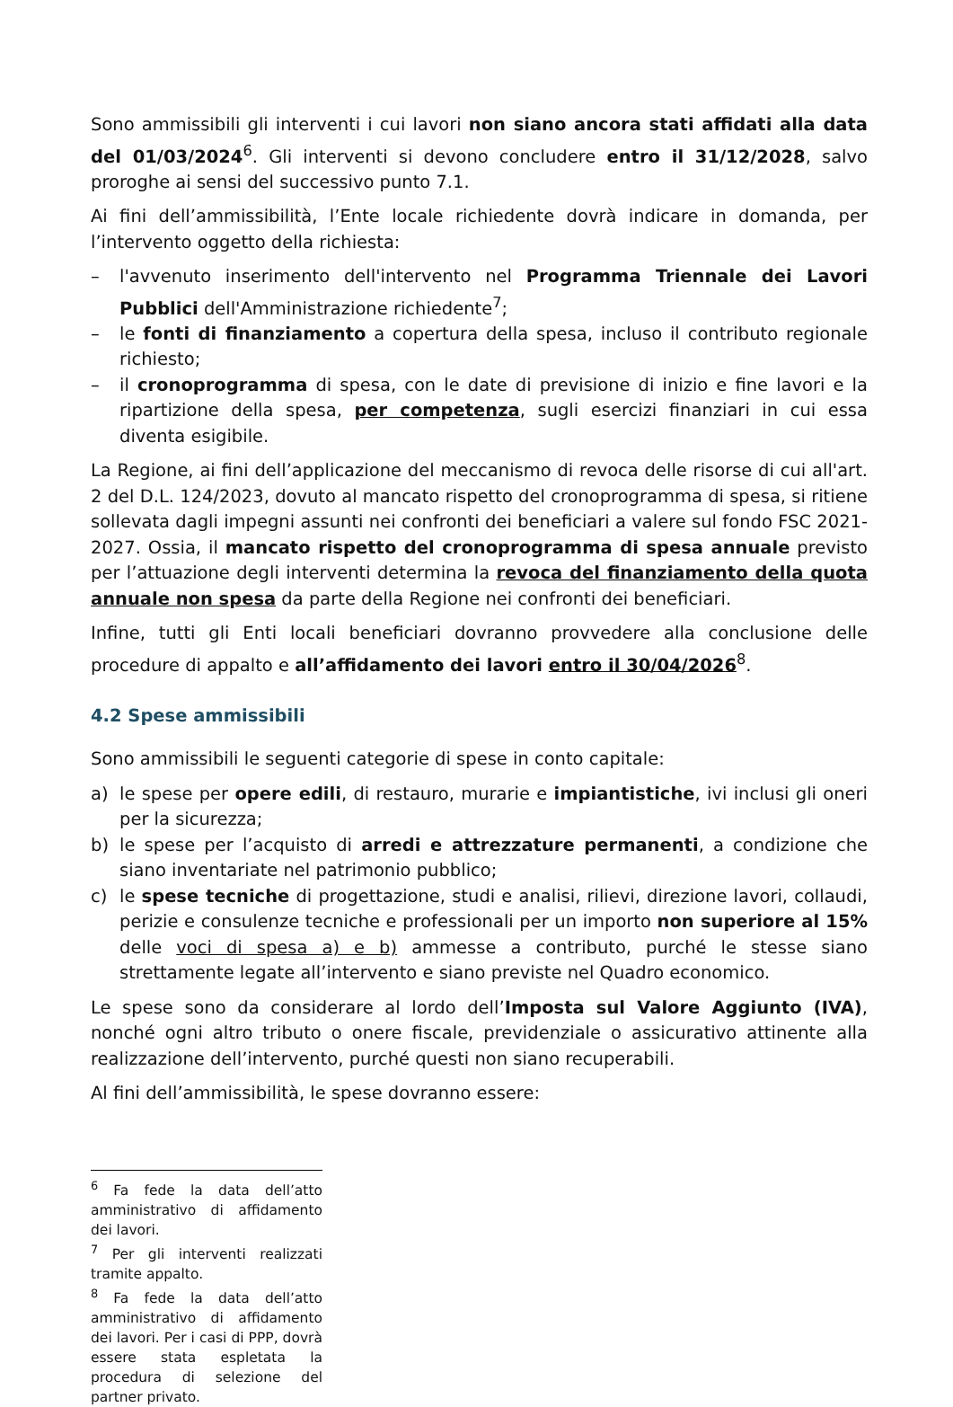Sono ammissibili gli interventi i cui lavori non siano ancora stati affidati alla data del 01/03/2024<sup>6</sup>. Gli interventi si devono concludere entro il 31/12/2028, salvo proroghe ai sensi del successivo punto 7.1.
Ai fini dell’ammissibilità, l’Ente locale richiedente dovrà indicare in domanda, per l’intervento oggetto della richiesta:
– l'avvenuto inserimento dell'intervento nel Programma Triennale dei Lavori Pubblici dell'Amministrazione richiedente<sup>7</sup>;
– le fonti di finanziamento a copertura della spesa, incluso il contributo regionale richiesto;
– il cronoprogramma di spesa, con le date di previsione di inizio e fine lavori e la ripartizione della spesa, per competenza, sugli esercizi finanziari in cui essa diventa esigibile.
La Regione, ai fini dell’applicazione del meccanismo di revoca delle risorse di cui all'art. 2 del D.L. 124/2023, dovuto al mancato rispetto del cronoprogramma di spesa, si ritiene sollevata dagli impegni assunti nei confronti dei beneficiari a valere sul fondo FSC 2021-2027. Ossia, il mancato rispetto del cronoprogramma di spesa annuale previsto per l’attuazione degli interventi determina la revoca del finanziamento della quota annuale non spesa da parte della Regione nei confronti dei beneficiari.
Infine, tutti gli Enti locali beneficiari dovranno provvedere alla conclusione delle procedure di appalto e all’affidamento dei lavori entro il 30/04/2026<sup>8</sup>.
4.2 Spese ammissibili
Sono ammissibili le seguenti categorie di spese in conto capitale:
a) le spese per opere edili, di restauro, murarie e impiantistiche, ivi inclusi gli oneri per la sicurezza;
b) le spese per l’acquisto di arredi e attrezzature permanenti, a condizione che siano inventariate nel patrimonio pubblico;
c) le spese tecniche di progettazione, studi e analisi, rilievi, direzione lavori, collaudi, perizie e consulenze tecniche e professionali per un importo non superiore al 15% delle voci di spesa a) e b) ammesse a contributo, purché le stesse siano strettamente legate all’intervento e siano previste nel Quadro economico.
Le spese sono da considerare al lordo dell’Imposta sul Valore Aggiunto (IVA), nonché ogni altro tributo o onere fiscale, previdenziale o assicurativo attinente alla realizzazione dell’intervento, purché questi non siano recuperabili.
Al fini dell’ammissibilità, le spese dovranno essere:
<sup>6</sup> Fa fede la data dell’atto amministrativo di affidamento dei lavori.
<sup>7</sup> Per gli interventi realizzati tramite appalto.
<sup>8</sup> Fa fede la data dell’atto amministrativo di affidamento dei lavori. Per i casi di PPP, dovrà essere stata espletata la procedura di selezione del partner privato.